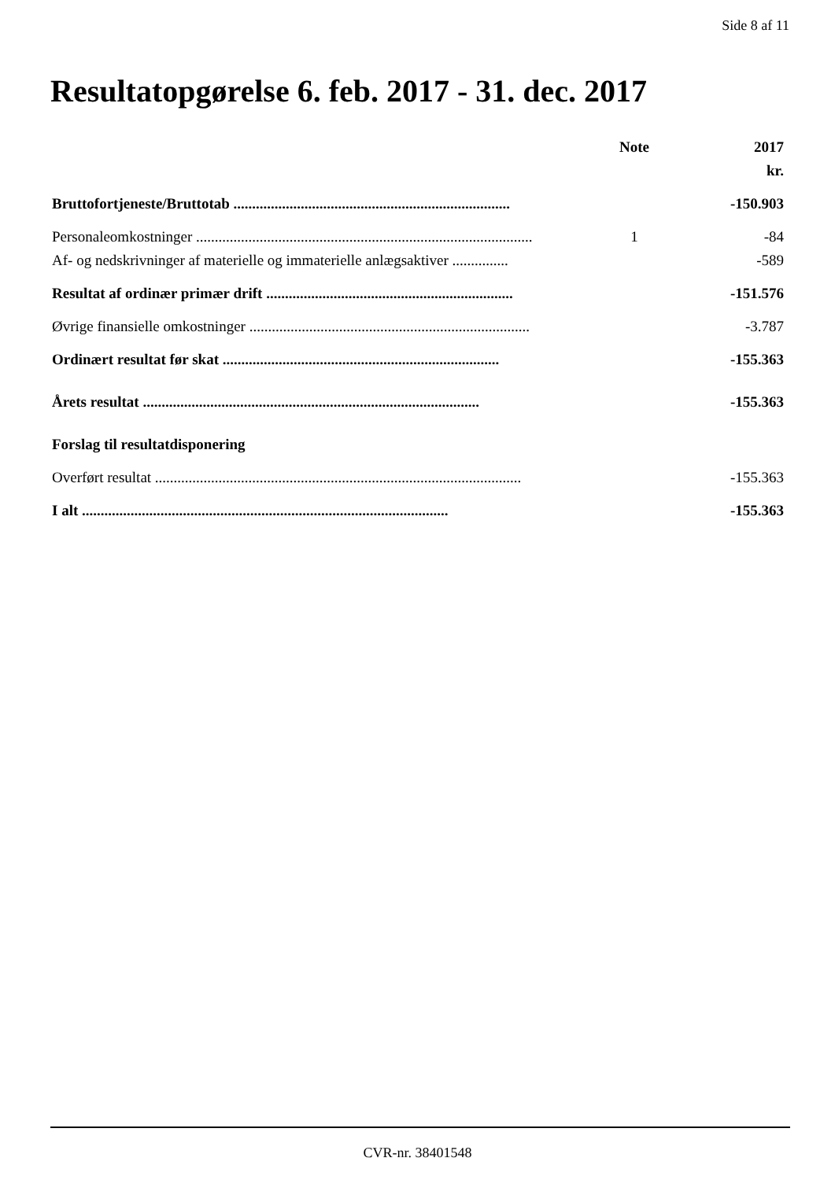Side 8 af 11
Resultatopgørelse 6. feb. 2017 - 31. dec. 2017
| | Note | 2017 |
| --- | --- | --- |
| | | kr. |
| Bruttofortjeneste/Bruttotab .......................................................................... | | -150.903 |
| Personaleomkostninger .......................................................................................... | 1 | -84 |
| Af- og nedskrivninger af materielle og immaterielle anlægsaktiver ............... | | -589 |
| Resultat af ordinær primær drift .................................................................. | | -151.576 |
| Øvrige finansielle omkostninger ........................................................................... | | -3.787 |
| Ordinært resultat før skat .......................................................................... | | -155.363 |
| Årets resultat .......................................................................................... | | -155.363 |
| Forslag til resultatdisponering | | |
| Overført resultat .................................................................................................. | | -155.363 |
| I alt .................................................................................................. | | -155.363 |
CVR-nr. 38401548